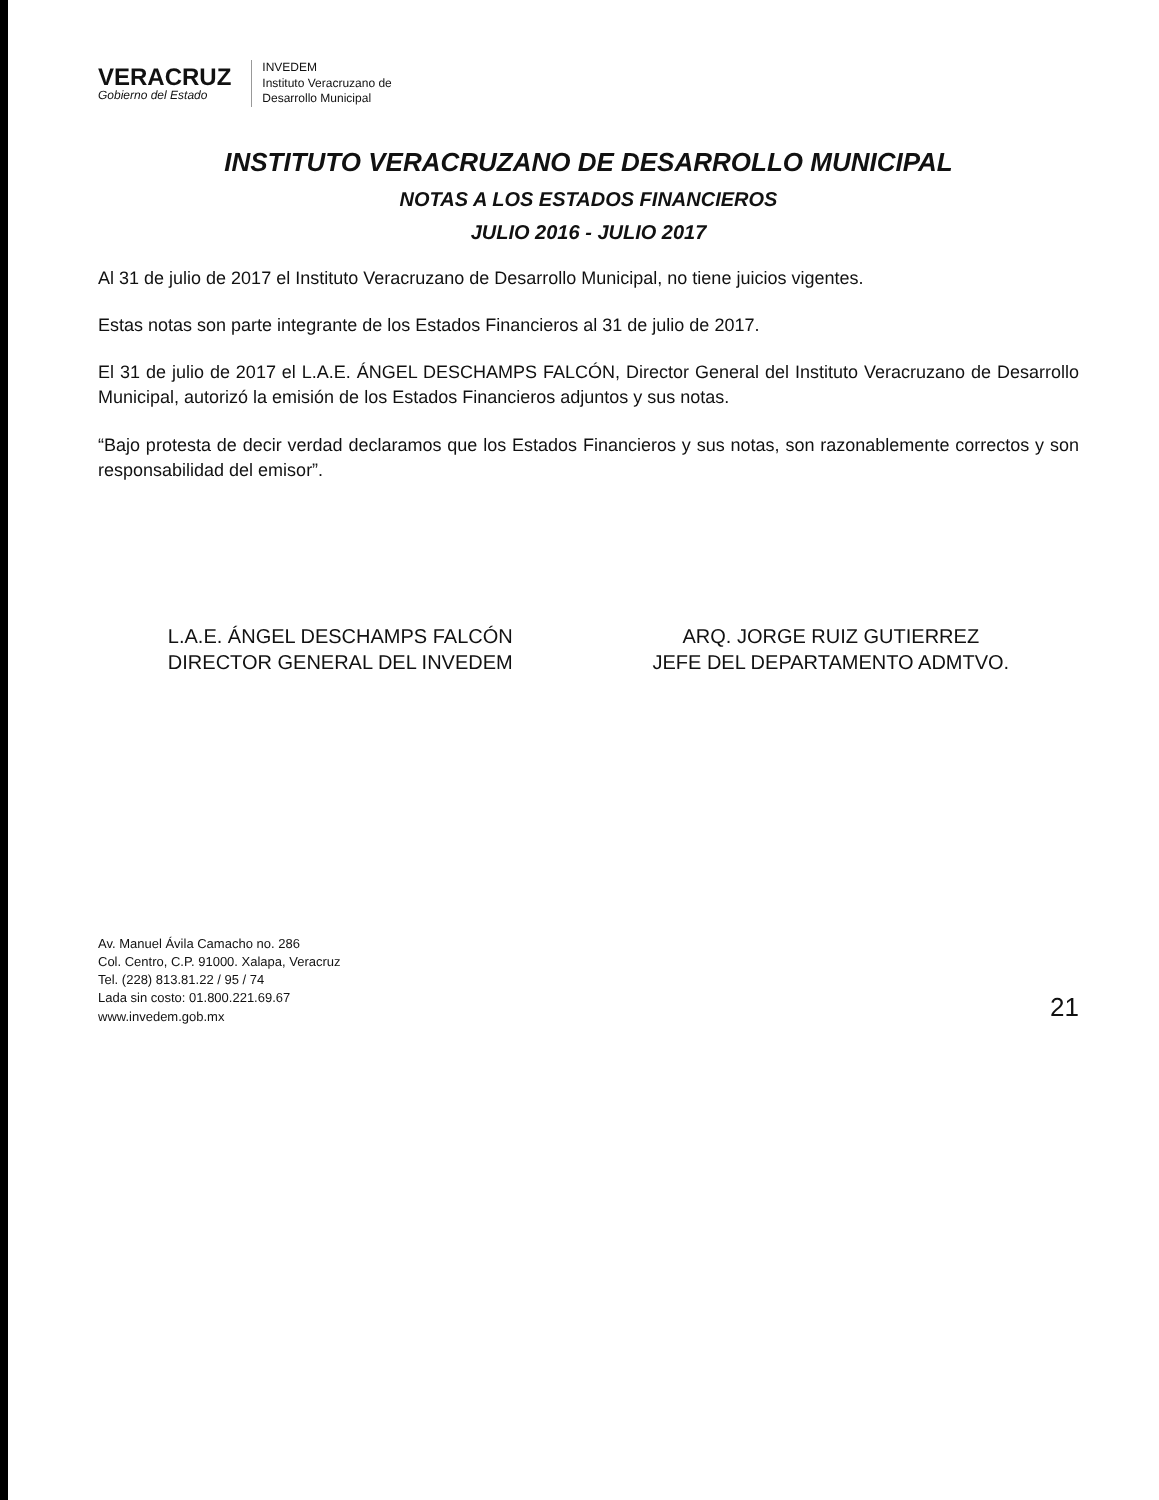VERACRUZ
Gobierno del Estado
INVEDEM
Instituto Veracruzano de
Desarrollo Municipal
INSTITUTO VERACRUZANO DE DESARROLLO MUNICIPAL
NOTAS A LOS ESTADOS FINANCIEROS
JULIO 2016 - JULIO 2017
Al 31 de julio de 2017 el Instituto Veracruzano de Desarrollo Municipal, no tiene juicios vigentes.
Estas notas son parte integrante de los Estados Financieros al 31 de julio de 2017.
El 31 de julio de 2017 el L.A.E. ÁNGEL DESCHAMPS FALCÓN, Director General del Instituto Veracruzano de Desarrollo Municipal, autorizó la emisión de los Estados Financieros adjuntos y sus notas.
“Bajo protesta de decir verdad declaramos que los Estados Financieros y sus notas, son razonablemente correctos y son responsabilidad del emisor”.
L.A.E. ÁNGEL DESCHAMPS FALCÓN
DIRECTOR GENERAL DEL INVEDEM
ARQ. JORGE RUIZ GUTIERREZ
JEFE DEL DEPARTAMENTO ADMTVO.
Av. Manuel Ávila Camacho no. 286
Col. Centro, C.P. 91000. Xalapa, Veracruz
Tel. (228) 813.81.22 / 95 / 74
Lada sin costo: 01.800.221.69.67
www.invedem.gob.mx
21